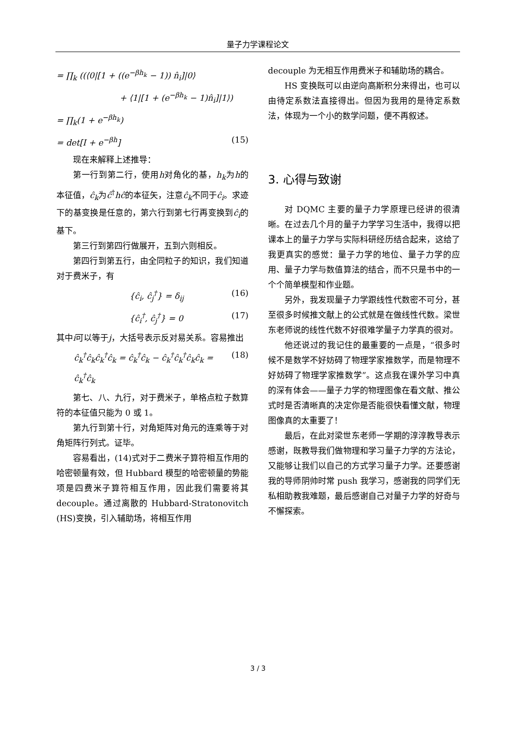量子力学课程论文
= ∏<sub>k</sub> ((⟨0|[1 + ((e<sup>−βh<sub>k</sub></sup> − 1)) n̂<sub>i</sub>]|0⟩
+ ⟨1|[1 + (e<sup>−βh<sub>k</sub></sup> − 1)n̂<sub>i</sub>]|1⟩)
= ∏<sub>k</sub>(1 + e<sup>−βh<sub>k</sub></sup>)
= det[I + e<sup>−βh</sup>] (15)
现在来解释上述推导：
第一行到第二行，使用h对角化的基，h<sub>k</sub>为h的本征值，ĉ<sub>k</sub>为ĉ<sup>†</sup>hĉ的本征矢，注意ĉ<sub>k</sub>不同于ĉ<sub>i</sub>。求迹下的基变换是任意的，第六行到第七行再变换到ĉ<sub>i</sub>的基下。
第三行到第四行做展开，五到六则相反。
第四行到第五行，由全同粒子的知识，我们知道对于费米子，有
{ĉ<sub>i</sub>, ĉ<sub>j</sub><sup>†</sup>} = δ<sub>ij</sub> (16)
{ĉ<sub>i</sub><sup>†</sup>, ĉ<sub>j</sub><sup>†</sup>} = 0 (17)
其中i可以等于j，大括号表示反对易关系。容易推出
ĉ<sub>k</sub><sup>†</sup>ĉ<sub>k</sub>ĉ<sub>k</sub><sup>†</sup>ĉ<sub>k</sub> = ĉ<sub>k</sub><sup>†</sup>ĉ<sub>k</sub> − ĉ<sub>k</sub><sup>†</sup>ĉ<sub>k</sub><sup>†</sup>ĉ<sub>k</sub>ĉ<sub>k</sub> = ĉ<sub>k</sub><sup>†</sup>ĉ<sub>k</sub> (18)
第七、八、九行，对于费米子，单格点粒子数算符的本征值只能为 0 或 1。
第九行到第十行，对角矩阵对角元的连乘等于对角矩阵行列式。证毕。
容易看出，(14)式对于二费米子算符相互作用的哈密顿量有效，但 Hubbard 模型的哈密顿量的势能项是四费米子算符相互作用，因此我们需要将其 decouple。通过离散的 Hubbard-Stratonovitch (HS)变换，引入辅助场，将相互作用
decouple 为无相互作用费米子和辅助场的耦合。
HS 变换既可以由逆向高斯积分来得出，也可以由待定系数法直接得出。但因为我用的是待定系数法，体现为一个小的数学问题，便不再叙述。
3. 心得与致谢
对 DQMC 主要的量子力学原理已经讲的很清晰。在过去几个月的量子力学学习生活中，我得以把课本上的量子力学与实际科研经历结合起来，这给了我更真实的感觉：量子力学的地位、量子力学的应用、量子力学与数值算法的结合，而不只是书中的一个个简单模型和作业题。
另外，我发现量子力学跟线性代数密不可分，甚至很多时候推文献上的公式就是在做线性代数。梁世东老师说的线性代数不好很难学量子力学真的很对。
他还说过的我记住的最重要的一点是，“很多时候不是数学不好妨碍了物理学家推数学，而是物理不好妨碍了物理学家推数学”。这点我在课外学习中真的深有体会——量子力学的物理图像在看文献、推公式时是否清晰真的决定你是否能很快看懂文献，物理图像真的太重要了！
最后，在此对梁世东老师一学期的淳淳教导表示感谢，既教导我们做物理和学习量子力学的方法论，又能够让我们以自己的方式学习量子力学。还要感谢我的导师阴帅时常 push 我学习，感谢我的同学们无私相助教我难题，最后感谢自己对量子力学的好奇与不懈探索。
3 / 3